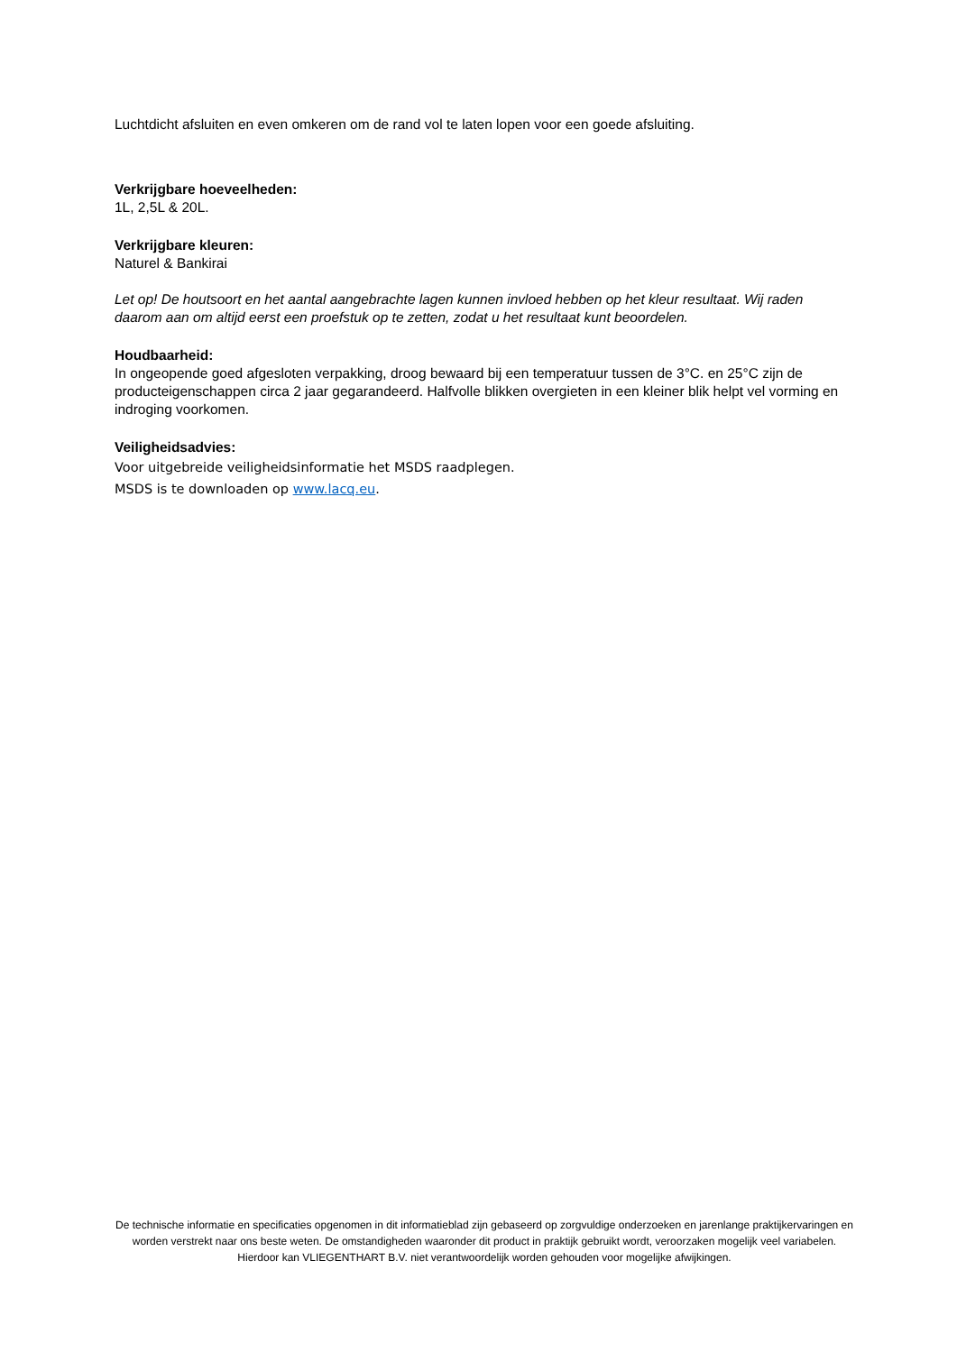Luchtdicht afsluiten en even omkeren om de rand vol te laten lopen voor een goede afsluiting.
Verkrijgbare hoeveelheden:
1L, 2,5L & 20L.
Verkrijgbare kleuren:
Naturel & Bankirai
Let op! De houtsoort en het aantal aangebrachte lagen kunnen invloed hebben op het kleur resultaat. Wij raden daarom aan om altijd eerst een proefstuk op te zetten, zodat u het resultaat kunt beoordelen.
Houdbaarheid:
In ongeopende goed afgesloten verpakking, droog bewaard bij een temperatuur tussen de 3°C. en 25°C zijn de producteigenschappen circa 2 jaar gegarandeerd. Halfvolle blikken overgieten in een kleiner blik helpt vel vorming en indroging voorkomen.
Veiligheidsadvies:
Voor uitgebreide veiligheidsinformatie het MSDS raadplegen.
MSDS is te downloaden op www.lacq.eu.
De technische informatie en specificaties opgenomen in dit informatieblad zijn gebaseerd op zorgvuldige onderzoeken en jarenlange praktijkervaringen en worden verstrekt naar ons beste weten. De omstandigheden waaronder dit product in praktijk gebruikt wordt, veroorzaken mogelijk veel variabelen. Hierdoor kan VLIEGENTHART B.V. niet verantwoordelijk worden gehouden voor mogelijke afwijkingen.